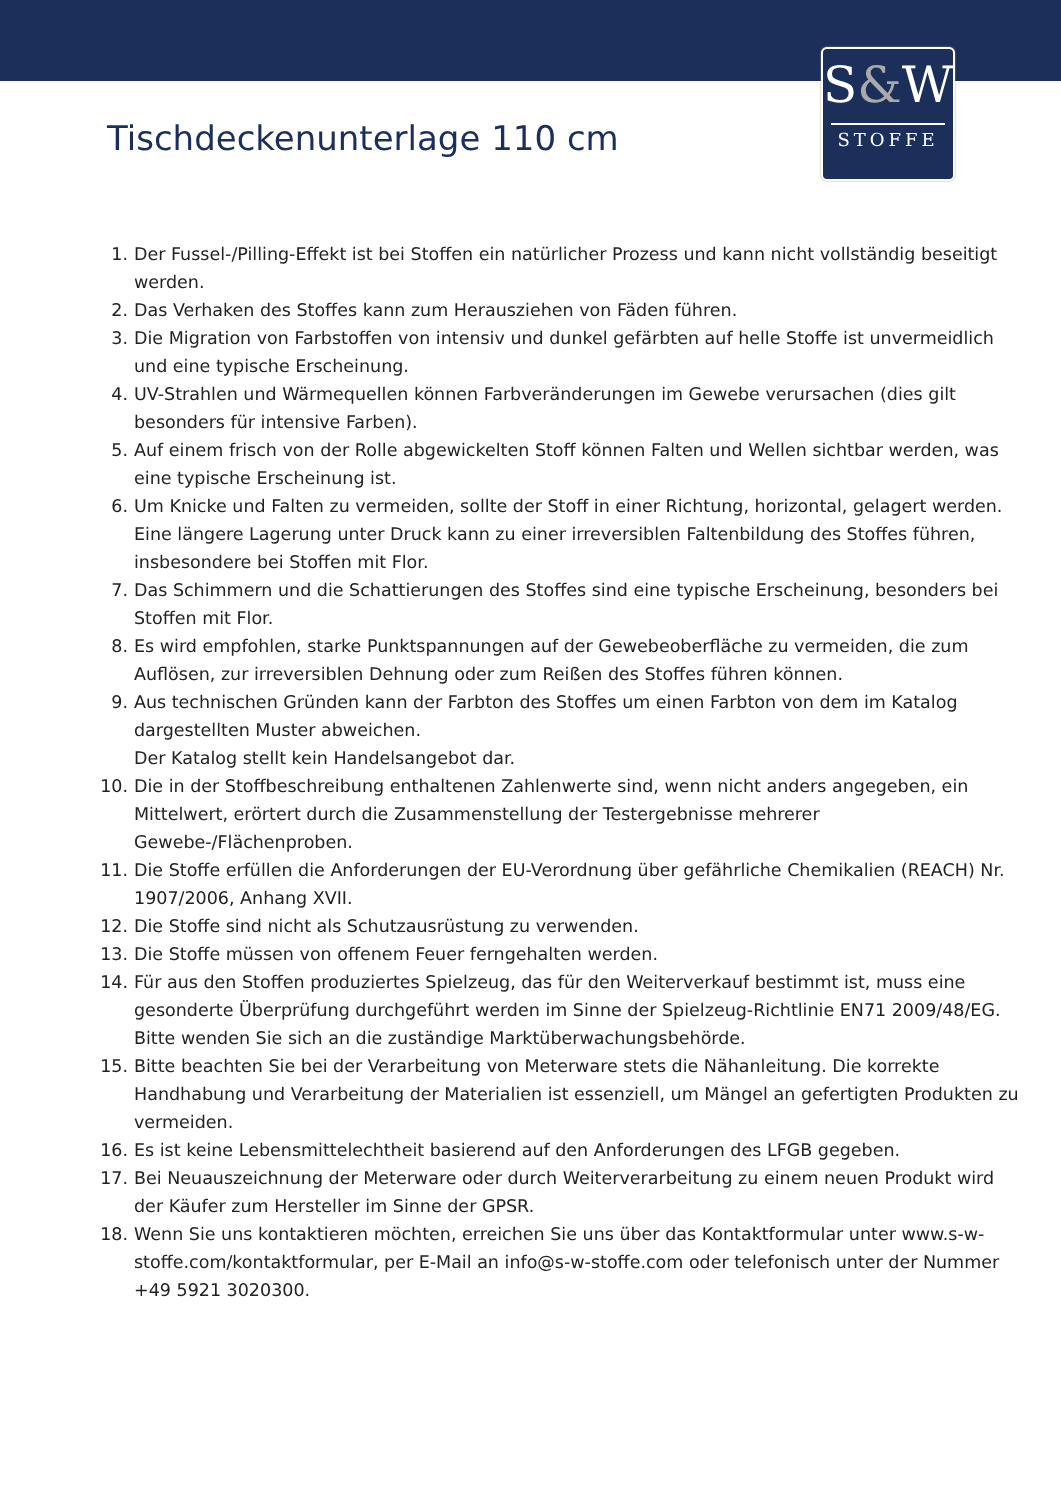S&W
STOFFE
Tischdeckenunterlage 110 cm
1. Der Fussel-/Pilling-Effekt ist bei Stoffen ein natürlicher Prozess und kann nicht vollständig beseitigt werden.
2. Das Verhaken des Stoffes kann zum Herausziehen von Fäden führen.
3. Die Migration von Farbstoffen von intensiv und dunkel gefärbten auf helle Stoffe ist unvermeidlich und eine typische Erscheinung.
4. UV-Strahlen und Wärmequellen können Farbveränderungen im Gewebe verursachen (dies gilt besonders für intensive Farben).
5. Auf einem frisch von der Rolle abgewickelten Stoff können Falten und Wellen sichtbar werden, was eine typische Erscheinung ist.
6. Um Knicke und Falten zu vermeiden, sollte der Stoff in einer Richtung, horizontal, gelagert werden. Eine längere Lagerung unter Druck kann zu einer irreversiblen Faltenbildung des Stoffes führen, insbesondere bei Stoffen mit Flor.
7. Das Schimmern und die Schattierungen des Stoffes sind eine typische Erscheinung, besonders bei Stoffen mit Flor.
8. Es wird empfohlen, starke Punktspannungen auf der Gewebeoberfläche zu vermeiden, die zum Auflösen, zur irreversiblen Dehnung oder zum Reißen des Stoffes führen können.
9. Aus technischen Gründen kann der Farbton des Stoffes um einen Farbton von dem im Katalog dargestellten Muster abweichen.
Der Katalog stellt kein Handelsangebot dar.
10. Die in der Stoffbeschreibung enthaltenen Zahlenwerte sind, wenn nicht anders angegeben, ein Mittelwert, erörtert durch die Zusammenstellung der Testergebnisse mehrerer Gewebe-/Flächenproben.
11. Die Stoffe erfüllen die Anforderungen der EU-Verordnung über gefährliche Chemikalien (REACH) Nr. 1907/2006, Anhang XVII.
12. Die Stoffe sind nicht als Schutzausrüstung zu verwenden.
13. Die Stoffe müssen von offenem Feuer ferngehalten werden.
14. Für aus den Stoffen produziertes Spielzeug, das für den Weiterverkauf bestimmt ist, muss eine gesonderte Überprüfung durchgeführt werden im Sinne der Spielzeug-Richtlinie EN71 2009/48/EG. Bitte wenden Sie sich an die zuständige Marktüberwachungsbehörde.
15. Bitte beachten Sie bei der Verarbeitung von Meterware stets die Nähanleitung. Die korrekte Handhabung und Verarbeitung der Materialien ist essenziell, um Mängel an gefertigten Produkten zu vermeiden.
16. Es ist keine Lebensmittelechtheit basierend auf den Anforderungen des LFGB gegeben.
17. Bei Neuauszeichnung der Meterware oder durch Weiterverarbeitung zu einem neuen Produkt wird der Käufer zum Hersteller im Sinne der GPSR.
18. Wenn Sie uns kontaktieren möchten, erreichen Sie uns über das Kontaktformular unter www.s-w-stoffe.com/kontaktformular, per E-Mail an info@s-w-stoffe.com oder telefonisch unter der Nummer +49 5921 3020300.